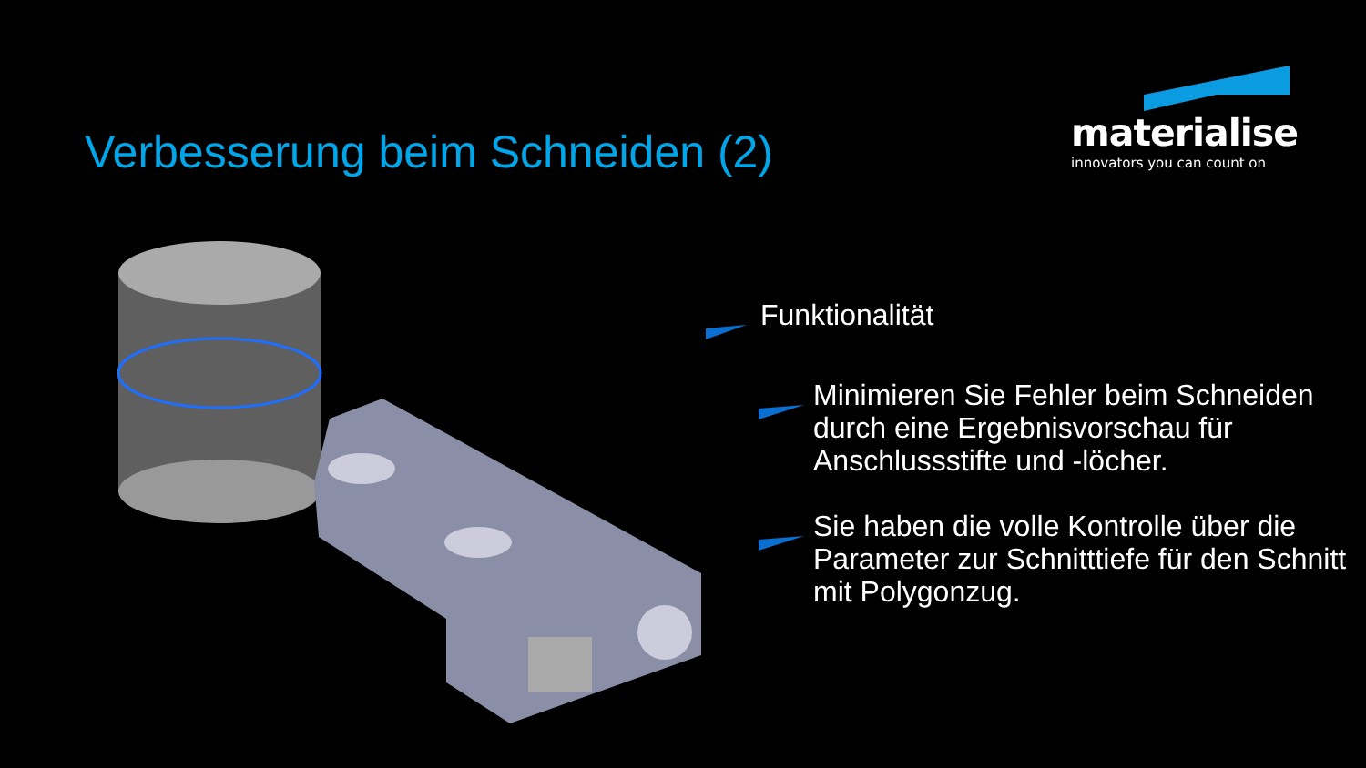Verbesserung beim Schneiden (2)
materialise
innovators you can count on
Funktionalität
Minimieren Sie Fehler beim Schneiden durch eine Ergebnisvorschau für Anschlussstifte und -löcher.
Sie haben die volle Kontrolle über die Parameter zur Schnitttiefe für den Schnitt mit Polygonzug.